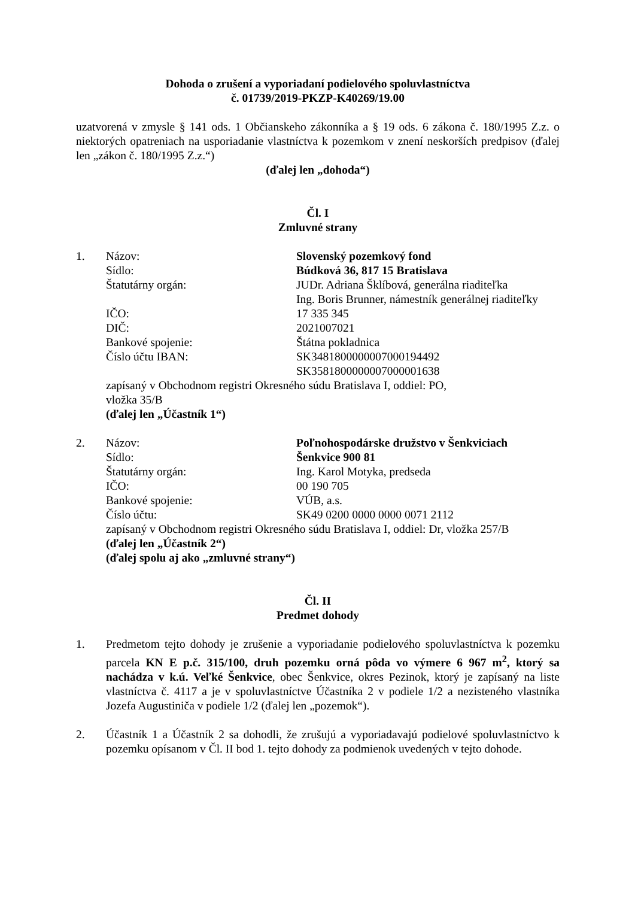Dohoda o zrušení a vyporiadaní podielového spoluvlastníctva
č. 01739/2019-PKZP-K40269/19.00
uzatvorená v zmysle § 141 ods. 1 Občianskeho zákonníka a § 19 ods. 6 zákona č. 180/1995 Z.z. o niektorých opatreniach na usporiadanie vlastníctva k pozemkom v znení neskorších predpisov (ďalej len „zákon č. 180/1995 Z.z.“)
(ďalej len „dohoda“)
Čl. I
Zmluvné strany
1. Názov: Slovenský pozemkový fond
Sídlo: Búdková 36, 817 15 Bratislava
Štatutárny orgán: JUDr. Adriana Šklíbová, generálna riaditeľka
Ing. Boris Brunner, námestník generálnej riaditeľky
IČO: 17 335 345
DIČ: 2021007021
Bankové spojenie: Štátna pokladnica
Číslo účtu IBAN: SK3481800000007000194492
SK3581800000007000001638
zapísaný v Obchodnom registri Okresného súdu Bratislava I, oddiel: PO,
vložka 35/B
(ďalej len „Účastník 1“)
2. Názov: Poľnohospodárske družstvo v Šenkviciach
Sídlo: Šenkvice 900 81
Štatutárny orgán: Ing. Karol Motyka, predseda
IČO: 00 190 705
Bankové spojenie: VÚB, a.s.
Číslo účtu: SK49 0200 0000 0000 0071 2112
zapísaný v Obchodnom registri Okresného súdu Bratislava I, oddiel: Dr, vložka 257/B
(ďalej len „Účastník 2“)
(ďalej spolu aj ako „zmluvné strany“)
Čl. II
Predmet dohody
1. Predmetom tejto dohody je zrušenie a vyporiadanie podielového spoluvlastníctva k pozemku parcela KN E p.č. 315/100, druh pozemku orná pôda vo výmere 6 967 m<sup>2</sup>, ktorý sa nachádza v k.ú. Veľké Šenkvice, obec Šenkvice, okres Pezinok, ktorý je zapísaný na liste vlastníctva č. 4117 a je v spoluvlastníctve Účastníka 2 v podiele 1/2 a nezisteného vlastníka Jozefa Augustiniča v podiele 1/2 (ďalej len „pozemok“).
2. Účastník 1 a Účastník 2 sa dohodli, že zrušujú a vyporiadavajú podielové spoluvlastníctvo k pozemku opísanom v Čl. II bod 1. tejto dohody za podmienok uvedených v tejto dohode.